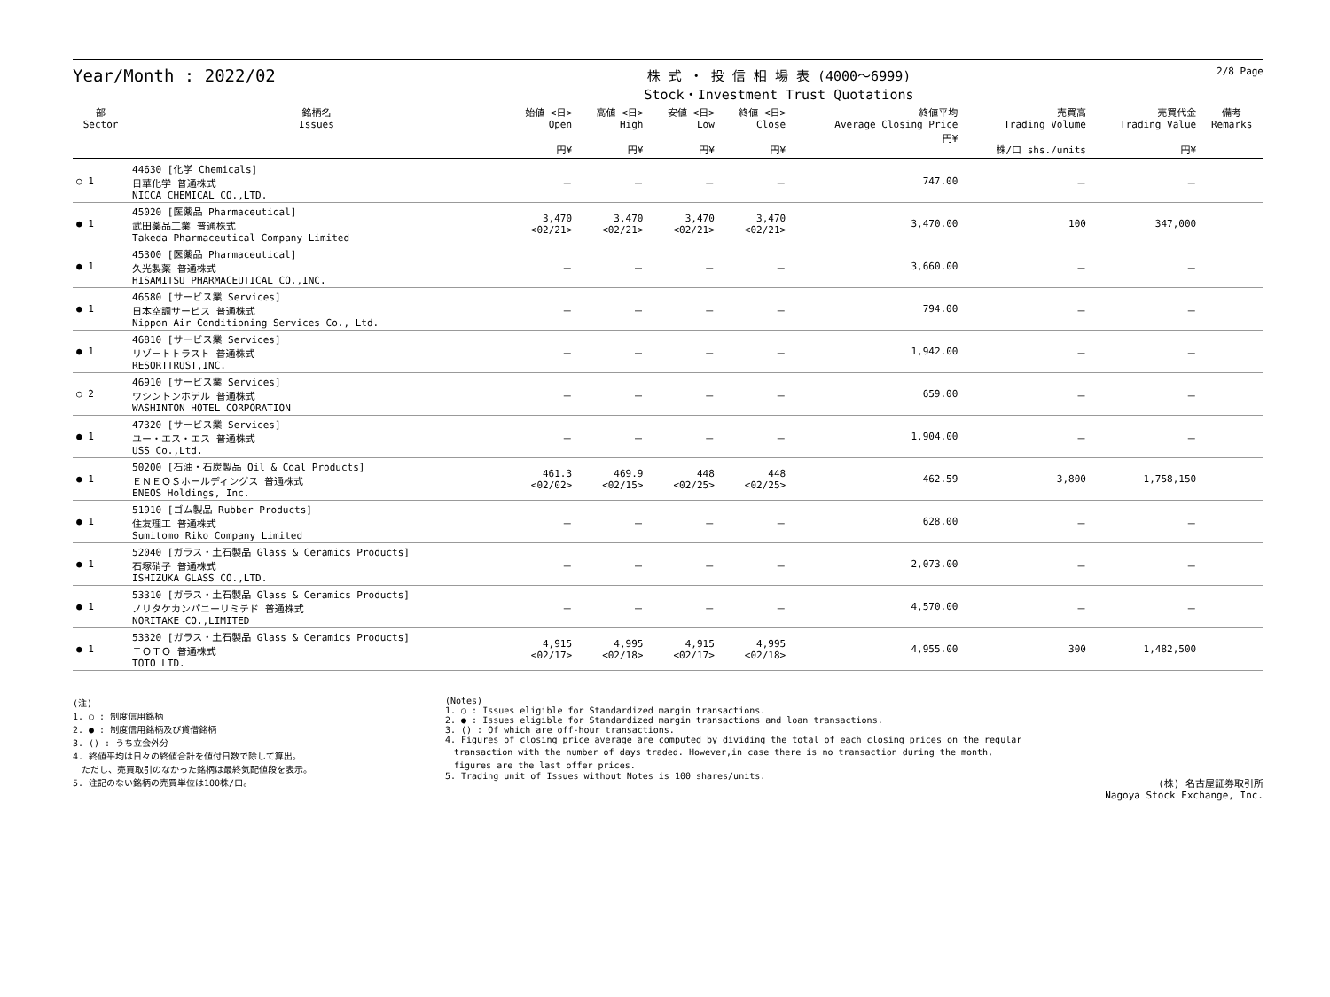Year/Month : 2022/02
株 式 ・ 投 信 相 場 表 (4000～6999)
Stock・Investment Trust Quotations
2/8 Page
| 部 Sector | 銘柄名 Issues | 始値 <日> Open 円¥ | 高値 <日> High 円¥ | 安値 <日> Low 円¥ | 終値 <日> Close 円¥ | 終値平均 Average Closing Price 円¥ | 売買高 Trading Volume 株/口 shs./units | 売買代金 Trading Value 円¥ | 備考 Remarks |
| --- | --- | --- | --- | --- | --- | --- | --- | --- | --- |
| ○ 1 | 44630 [化学 Chemicals] 日華化学 普通株式 NICCA CHEMICAL CO.,LTD. | － | － | － | － | 747.00 | － | － | |
| ● 1 | 45020 [医薬品 Pharmaceutical] 武田薬品工業 普通株式 Takeda Pharmaceutical Company Limited | 3,470 <02/21> | 3,470 <02/21> | 3,470 <02/21> | 3,470 <02/21> | 3,470.00 | 100 | 347,000 | |
| ● 1 | 45300 [医薬品 Pharmaceutical] 久光製薬 普通株式 HISAMITSU PHARMACEUTICAL CO.,INC. | － | － | － | － | 3,660.00 | － | － | |
| ● 1 | 46580 [サービス業 Services] 日本空調サービス 普通株式 Nippon Air Conditioning Services Co., Ltd. | － | － | － | － | 794.00 | － | － | |
| ● 1 | 46810 [サービス業 Services] リゾートトラスト 普通株式 RESORTTRUST,INC. | － | － | － | － | 1,942.00 | － | － | |
| ○ 2 | 46910 [サービス業 Services] ワシントンホテル 普通株式 WASHINTON HOTEL CORPORATION | － | － | － | － | 659.00 | － | － | |
| ● 1 | 47320 [サービス業 Services] ユー・エス・エス 普通株式 USS Co.,Ltd. | － | － | － | － | 1,904.00 | － | － | |
| ● 1 | 50200 [石油・石炭製品 Oil & Coal Products] ＥＮＥＯＳホールディングス 普通株式 ENEOS Holdings, Inc. | 461.3 <02/02> | 469.9 <02/15> | 448 <02/25> | 448 <02/25> | 462.59 | 3,800 | 1,758,150 | |
| ● 1 | 51910 [ゴム製品 Rubber Products] 住友理工 普通株式 Sumitomo Riko Company Limited | － | － | － | － | 628.00 | － | － | |
| ● 1 | 52040 [ガラス・土石製品 Glass & Ceramics Products] 石塚硝子 普通株式 ISHIZUKA GLASS CO.,LTD. | － | － | － | － | 2,073.00 | － | － | |
| ● 1 | 53310 [ガラス・土石製品 Glass & Ceramics Products] ノリタケカンパニーリミテド 普通株式 NORITAKE CO.,LIMITED | － | － | － | － | 4,570.00 | － | － | |
| ● 1 | 53320 [ガラス・土石製品 Glass & Ceramics Products] ＴＯＴＯ 普通株式 TOTO LTD. | 4,915 <02/17> | 4,995 <02/18> | 4,915 <02/17> | 4,995 <02/18> | 4,955.00 | 300 | 1,482,500 | |
(注)
1. ○ : 制度信用銘柄
2. ● : 制度信用銘柄及び貸借銘柄
3. () : うち立会外分
4. 終値平均は日々の終値合計を値付日数で除して算出。
　ただし、売買取引のなかった銘柄は最終気配値段を表示。
5. 注記のない銘柄の売買単位は100株/口。
(Notes)
1. ○ : Issues eligible for Standardized margin transactions.
2. ● : Issues eligible for Standardized margin transactions and loan transactions.
3. () : Of which are off-hour transactions.
4. Figures of closing price average are computed by dividing the total of each closing prices on the regular
　transaction with the number of days traded. However,in case there is no transaction during the month,
　figures are the last offer prices.
5. Trading unit of Issues without Notes is 100 shares/units.
(株) 名古屋証券取引所
Nagoya Stock Exchange, Inc.